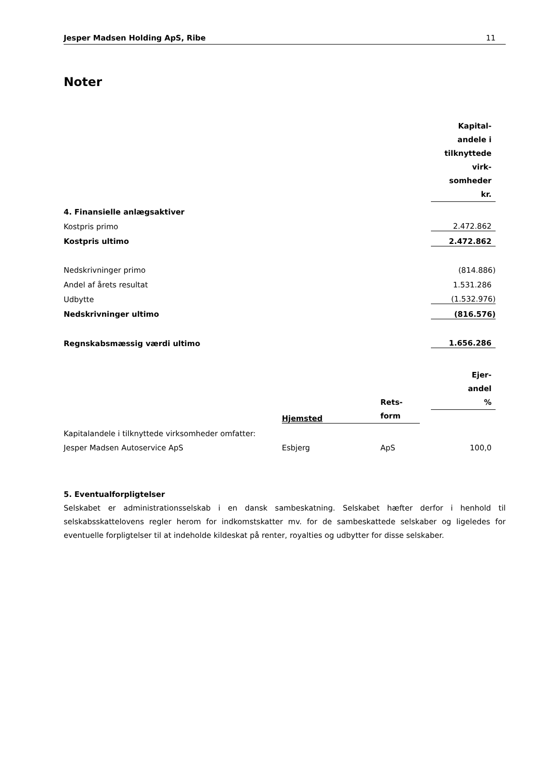Jesper Madsen Holding ApS, Ribe 11
Noter
| | Kapital- andele i tilknyttede virk- somheder kr. |
| 4. Finansielle anlægsaktiver | |
| Kostpris primo | 2.472.862 |
| Kostpris ultimo | 2.472.862 |
| Nedskrivninger primo | (814.886) |
| Andel af årets resultat | 1.531.286 |
| Udbytte | (1.532.976) |
| Nedskrivninger ultimo | (816.576) |
| Regnskabsmæssig værdi ultimo | 1.656.286 |
| | | | Ejer- andel % |
| | Hjemsted | Rets- form | | |
| Kapitalandele i tilknyttede virksomheder omfatter: | | | |
| Jesper Madsen Autoservice ApS | Esbjerg | ApS | 100,0 |
5. Eventualforpligtelser
Selskabet er administrationsselskab i en dansk sambeskatning. Selskabet hæfter derfor i henhold til selskabsskattelovens regler herom for indkomstskatter mv. for de sambeskattede selskaber og ligeledes for eventuelle forpligtelser til at indeholde kildeskat på renter, royalties og udbytter for disse selskaber.